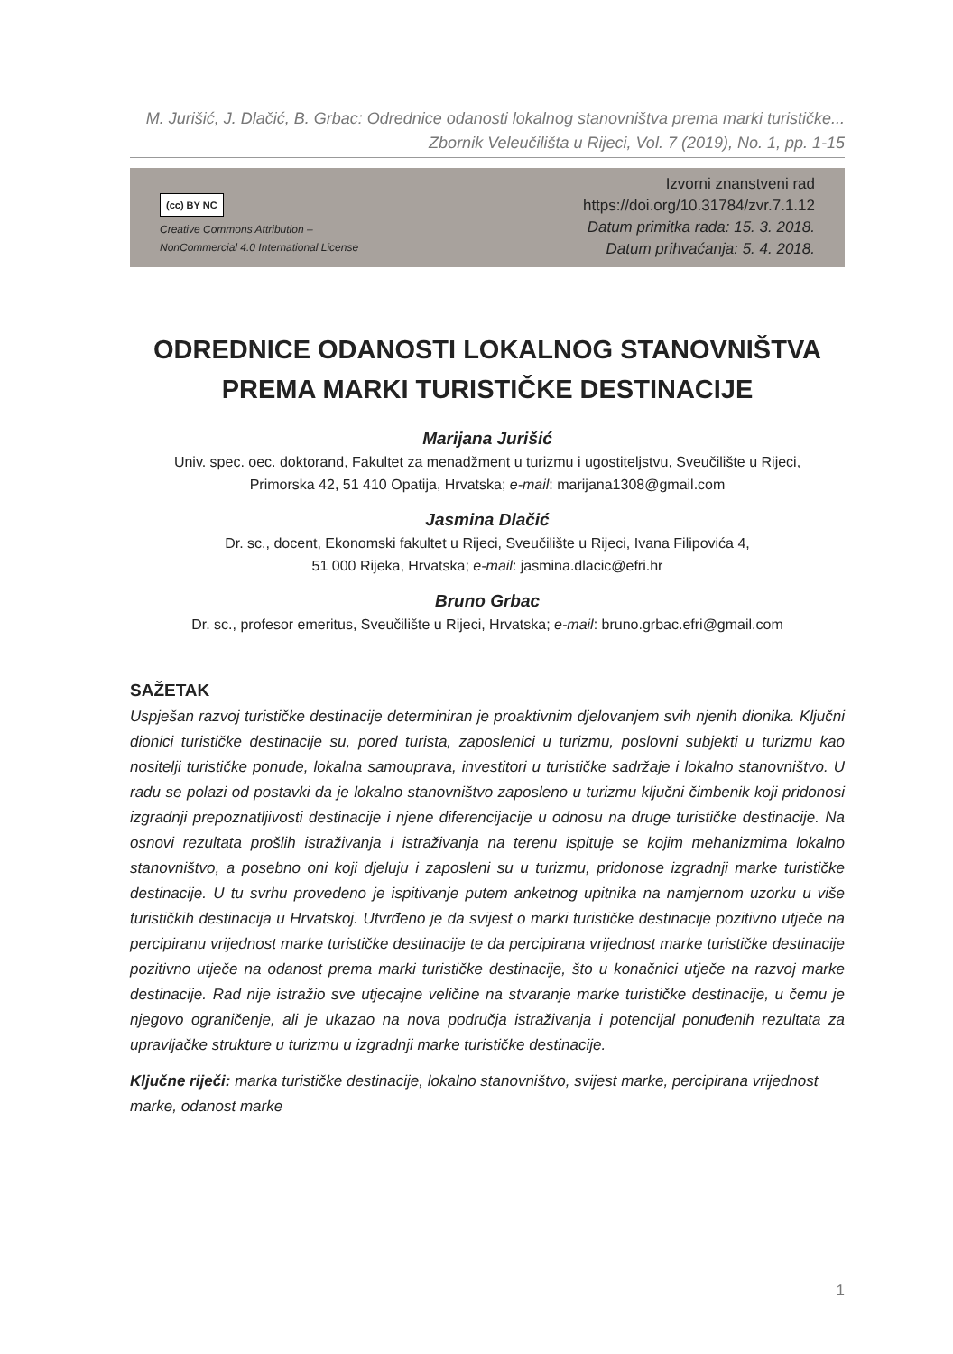M. Jurišić, J. Dlačić, B. Grbac: Odrednice odanosti lokalnog stanovništva prema marki turističke...
Zbornik Veleučilišta u Rijeci, Vol. 7 (2019), No. 1, pp. 1-15
(cc) BY NC
Creative Commons Attribution –
NonCommercial 4.0 International License
Izvorni znanstveni rad
https://doi.org/10.31784/zvr.7.1.12
Datum primitka rada: 15. 3. 2018.
Datum prihvaćanja: 5. 4. 2018.
ODREDNICE ODANOSTI LOKALNOG STANOVNIŠTVA
PREMA MARKI TURISTIČKE DESTINACIJE
Marijana Jurišić
Univ. spec. oec. doktorand, Fakultet za menadžment u turizmu i ugostiteljstvu, Sveučilište u Rijeci,
Primorska 42, 51 410 Opatija, Hrvatska; e-mail: marijana1308@gmail.com
Jasmina Dlačić
Dr. sc., docent, Ekonomski fakultet u Rijeci, Sveučilište u Rijeci, Ivana Filipovića 4,
51 000 Rijeka, Hrvatska; e-mail: jasmina.dlacic@efri.hr
Bruno Grbac
Dr. sc., profesor emeritus, Sveučilište u Rijeci, Hrvatska; e-mail: bruno.grbac.efri@gmail.com
SAŽETAK
Uspješan razvoj turističke destinacije determiniran je proaktivnim djelovanjem svih njenih dionika. Ključni dionici turističke destinacije su, pored turista, zaposlenici u turizmu, poslovni subjekti u turizmu kao nositelji turističke ponude, lokalna samouprava, investitori u turističke sadržaje i lokalno stanovništvo. U radu se polazi od postavki da je lokalno stanovništvo zaposleno u turizmu ključni čimbenik koji pridonosi izgradnji prepoznatljivosti destinacije i njene diferencijacije u odnosu na druge turističke destinacije. Na osnovi rezultata prošlih istraživanja i istraživanja na terenu ispituje se kojim mehanizmima lokalno stanovništvo, a posebno oni koji djeluju i zaposleni su u turizmu, pridonose izgradnji marke turističke destinacije. U tu svrhu provedeno je ispitivanje putem anketnog upitnika na namjernom uzorku u više turističkih destinacija u Hrvatskoj. Utvrđeno je da svijest o marki turističke destinacije pozitivno utječe na percipiranu vrijednost marke turističke destinacije te da percipirana vrijednost marke turističke destinacije pozitivno utječe na odanost prema marki turističke destinacije, što u konačnici utječe na razvoj marke destinacije. Rad nije istražio sve utjecajne veličine na stvaranje marke turističke destinacije, u čemu je njegovo ograničenje, ali je ukazao na nova područja istraživanja i potencijal ponuđenih rezultata za upravljačke strukture u turizmu u izgradnji marke turističke destinacije.
Ključne riječi: marka turističke destinacije, lokalno stanovništvo, svijest marke, percipirana vrijednost marke, odanost marke
1